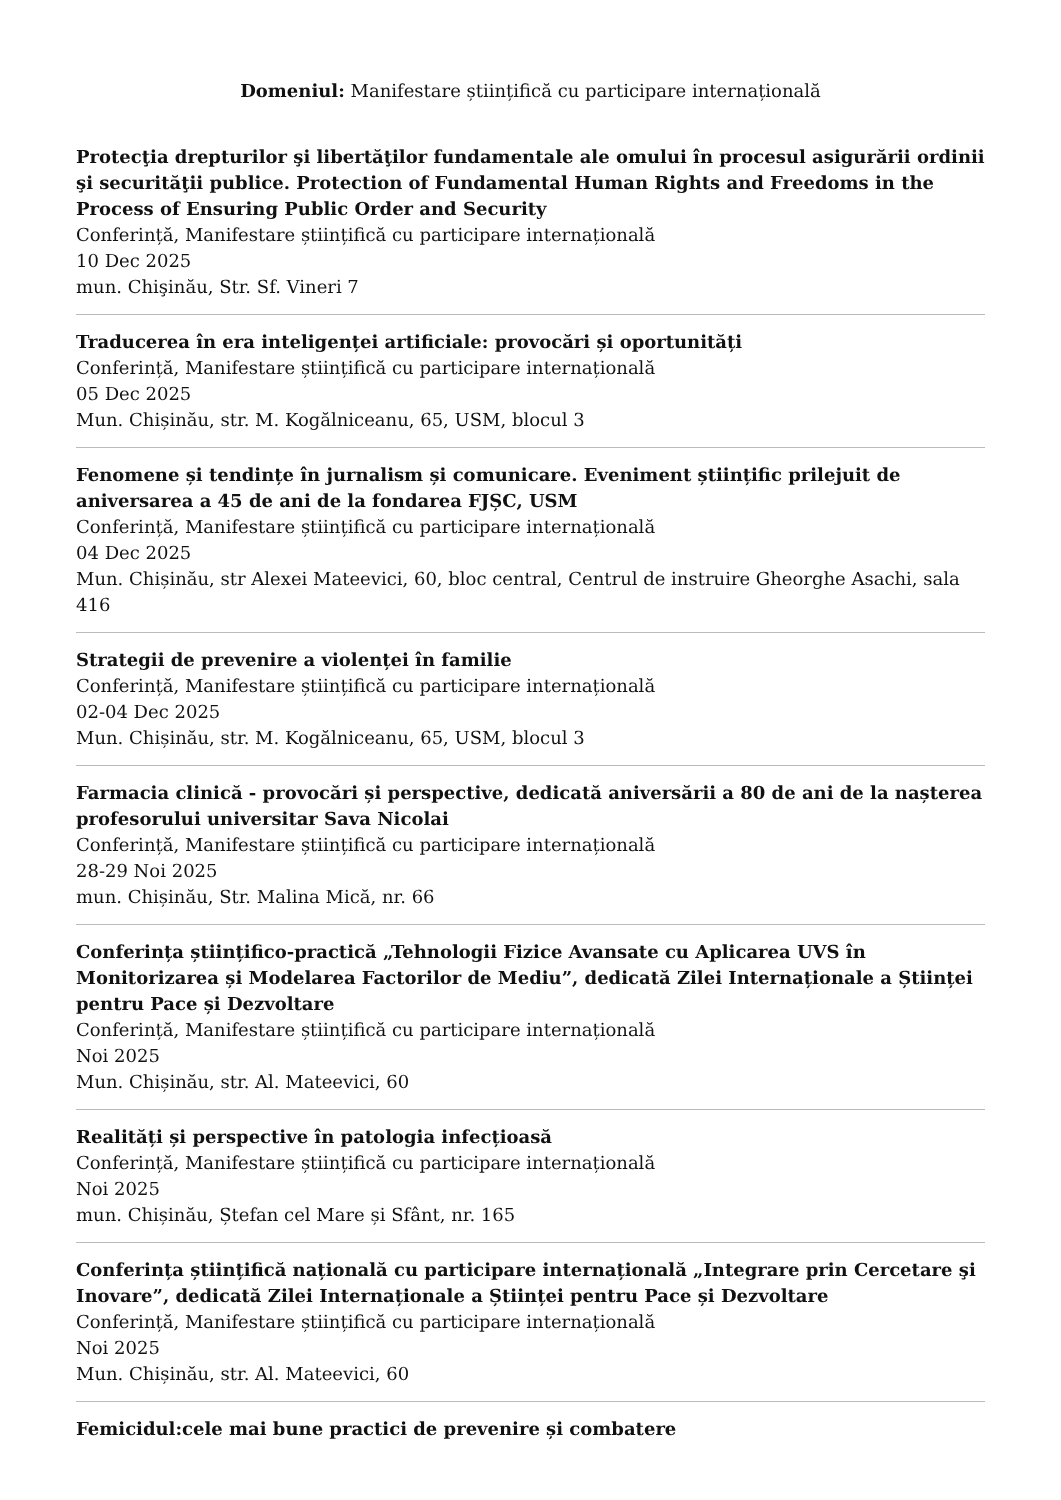Domeniul: Manifestare științifică cu participare internațională
Protecţia drepturilor şi libertăţilor fundamentale ale omului în procesul asigurării ordinii şi securităţii publice. Protection of Fundamental Human Rights and Freedoms in the Process of Ensuring Public Order and Security
Conferință, Manifestare științifică cu participare internațională
10 Dec 2025
mun. Chişinău, Str. Sf. Vineri 7
Traducerea în era inteligenței artificiale: provocări și oportunități
Conferință, Manifestare științifică cu participare internațională
05 Dec 2025
Mun. Chișinău, str. M. Kogălniceanu, 65, USM, blocul 3
Fenomene și tendințe în jurnalism și comunicare. Eveniment științific prilejuit de aniversarea a 45 de ani de la fondarea FJȘC, USM
Conferință, Manifestare științifică cu participare internațională
04 Dec 2025
Mun. Chișinău, str Alexei Mateevici, 60, bloc central, Centrul de instruire Gheorghe Asachi, sala 416
Strategii de prevenire a violenței în familie
Conferință, Manifestare științifică cu participare internațională
02-04 Dec 2025
Mun. Chișinău, str. M. Kogălniceanu, 65, USM, blocul 3
Farmacia clinică - provocări și perspective, dedicată aniversării a 80 de ani de la nașterea profesorului universitar Sava Nicolai
Conferință, Manifestare științifică cu participare internațională
28-29 Noi 2025
mun. Chișinău, Str. Malina Mică, nr. 66
Conferința științifico-practică „Tehnologii Fizice Avansate cu Aplicarea UVS în Monitorizarea și Modelarea Factorilor de Mediu”, dedicată Zilei Internaționale a Științei pentru Pace și Dezvoltare
Conferință, Manifestare științifică cu participare internațională
Noi 2025
Mun. Chișinău, str. Al. Mateevici, 60
Realități și perspective în patologia infecțioasă
Conferință, Manifestare științifică cu participare internațională
Noi 2025
mun. Chișinău, Ștefan cel Mare și Sfânt, nr. 165
Conferința științifică națională cu participare internațională „Integrare prin Cercetare şi Inovare”, dedicată Zilei Internaționale a Științei pentru Pace și Dezvoltare
Conferință, Manifestare științifică cu participare internațională
Noi 2025
Mun. Chișinău, str. Al. Mateevici, 60
Femicidul:cele mai bune practici de prevenire și combatere